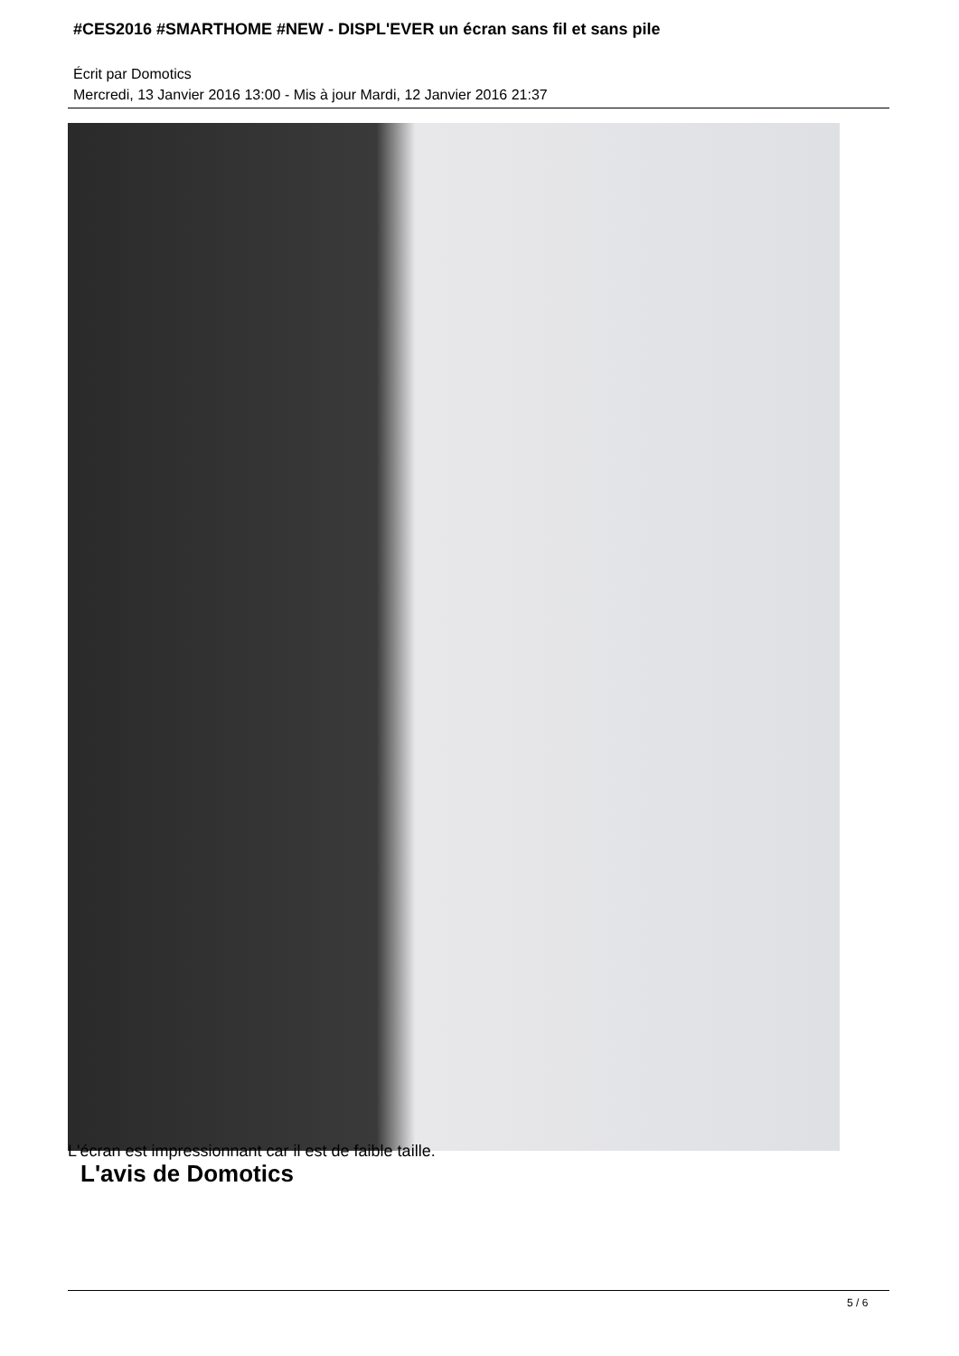#CES2016 #SMARTHOME #NEW - DISPL'EVER un écran sans fil et sans pile
Écrit par Domotics
Mercredi, 13 Janvier 2016 13:00 - Mis à jour Mardi, 12 Janvier 2016 21:37
L'écran est impressionnant car il est de faible taille.
L'avis de Domotics
5 / 6